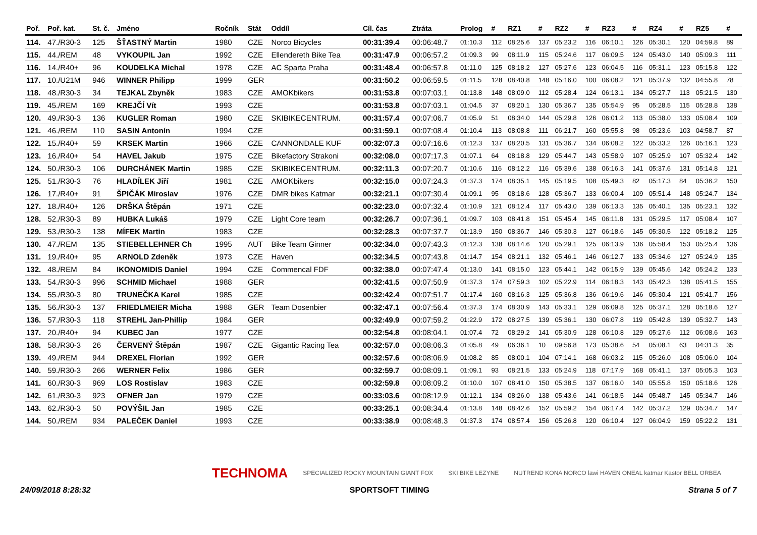| Poř. | Poř. kat. | St. č. | Jméno | Ročník | Stát | Oddíl | Cíl. čas | Ztráta | Prolog | # | RZ1 | # | RZ2 | # | RZ3 | # | RZ4 | # | RZ5 | # |
| --- | --- | --- | --- | --- | --- | --- | --- | --- | --- | --- | --- | --- | --- | --- | --- | --- | --- | --- | --- | --- |
| 114. | 47./R30-3 | 125 | ŠŤASTNÝ Martin | 1980 | CZE | Norco Bicycles | 00:31:39.4 | 00:06:48.7 | 01:10.3 | 112 | 08:25.6 | 137 | 05:23.2 | 116 | 06:10.1 | 126 | 05:30.1 | 120 | 04:59.8 | 89 |
| 115. | 44./REM | 48 | VYKOUPIL Jan | 1992 | CZE | Ellendereth Bike Tea | 00:31:47.9 | 00:06:57.2 | 01:09.3 | 99 | 08:11.9 | 115 | 05:24.6 | 117 | 06:09.5 | 124 | 05:43.0 | 140 | 05:09.3 | 111 |
| 116. | 14./R40+ | 96 | KOUDELKA Michal | 1978 | CZE | AC Sparta Praha | 00:31:48.4 | 00:06:57.8 | 01:11.0 | 125 | 08:18.2 | 127 | 05:27.6 | 123 | 06:04.5 | 116 | 05:31.1 | 123 | 05:15.8 | 122 |
| 117. | 10./U21M | 946 | WINNER Philipp | 1999 | GER | | 00:31:50.2 | 00:06:59.5 | 01:11.5 | 128 | 08:40.8 | 148 | 05:16.0 | 100 | 06:08.2 | 121 | 05:37.9 | 132 | 04:55.8 | 78 |
| 118. | 48./R30-3 | 34 | TEJKAL Zbyněk | 1983 | CZE | AMOKbikers | 00:31:53.8 | 00:07:03.1 | 01:13.8 | 148 | 08:09.0 | 112 | 05:28.4 | 124 | 06:13.1 | 134 | 05:27.7 | 113 | 05:21.5 | 130 |
| 119. | 45./REM | 169 | KREJČÍ Vít | 1993 | CZE | | 00:31:53.8 | 00:07:03.1 | 01:04.5 | 37 | 08:20.1 | 130 | 05:36.7 | 135 | 05:54.9 | 95 | 05:28.5 | 115 | 05:28.8 | 138 |
| 120. | 49./R30-3 | 136 | KUGLER Roman | 1980 | CZE | SKIBIKECENTRUM. | 00:31:57.4 | 00:07:06.7 | 01:05.9 | 51 | 08:34.0 | 144 | 05:29.8 | 126 | 06:01.2 | 113 | 05:38.0 | 133 | 05:08.4 | 109 |
| 121. | 46./REM | 110 | SASIN Antonín | 1994 | CZE | | 00:31:59.1 | 00:07:08.4 | 01:10.4 | 113 | 08:08.8 | 111 | 06:21.7 | 160 | 05:55.8 | 98 | 05:23.6 | 103 | 04:58.7 | 87 |
| 122. | 15./R40+ | 59 | KRSEK Martin | 1966 | CZE | CANNONDALE KUF | 00:32:07.3 | 00:07:16.6 | 01:12.3 | 137 | 08:20.5 | 131 | 05:36.7 | 134 | 06:08.2 | 122 | 05:33.2 | 126 | 05:16.1 | 123 |
| 123. | 16./R40+ | 54 | HAVEL Jakub | 1975 | CZE | Bikefactory Strakoni | 00:32:08.0 | 00:07:17.3 | 01:07.1 | 64 | 08:18.8 | 129 | 05:44.7 | 143 | 05:58.9 | 107 | 05:25.9 | 107 | 05:32.4 | 142 |
| 124. | 50./R30-3 | 106 | DURCHÁNEK Martin | 1985 | CZE | SKIBIKECENTRUM. | 00:32:11.3 | 00:07:20.7 | 01:10.6 | 116 | 08:12.2 | 116 | 05:39.6 | 138 | 06:16.3 | 141 | 05:37.6 | 131 | 05:14.8 | 121 |
| 125. | 51./R30-3 | 76 | HLADÍLEK Jiří | 1981 | CZE | AMOKbikers | 00:32:15.0 | 00:07:24.3 | 01:37.3 | 174 | 08:35.1 | 145 | 05:19.5 | 108 | 05:49.3 | 82 | 05:17.3 | 84 | 05:36.2 | 150 |
| 126. | 17./R40+ | 91 | ŠPIČÁK Miroslav | 1976 | CZE | DMR bikes Katmar | 00:32:21.1 | 00:07:30.4 | 01:09.1 | 95 | 08:18.6 | 128 | 05:36.7 | 133 | 06:00.4 | 109 | 05:51.4 | 148 | 05:24.7 | 134 |
| 127. | 18./R40+ | 126 | DRŠKA Štěpán | 1971 | CZE | | 00:32:23.0 | 00:07:32.4 | 01:10.9 | 121 | 08:12.4 | 117 | 05:43.0 | 139 | 06:13.3 | 135 | 05:40.1 | 135 | 05:23.1 | 132 |
| 128. | 52./R30-3 | 89 | HUBKA Lukáš | 1979 | CZE | Light Core team | 00:32:26.7 | 00:07:36.1 | 01:09.7 | 103 | 08:41.8 | 151 | 05:45.4 | 145 | 06:11.8 | 131 | 05:29.5 | 117 | 05:08.4 | 107 |
| 129. | 53./R30-3 | 138 | MÍFEK Martin | 1983 | CZE | | 00:32:28.3 | 00:07:37.7 | 01:13.9 | 150 | 08:36.7 | 146 | 05:30.3 | 127 | 06:18.6 | 145 | 05:30.5 | 122 | 05:18.2 | 125 |
| 130. | 47./REM | 135 | STIEBELLEHNER Ch | 1995 | AUT | Bike Team Ginner | 00:32:34.0 | 00:07:43.3 | 01:12.3 | 138 | 08:14.6 | 120 | 05:29.1 | 125 | 06:13.9 | 136 | 05:58.4 | 153 | 05:25.4 | 136 |
| 131. | 19./R40+ | 95 | ARNOLD Zdeněk | 1973 | CZE | Haven | 00:32:34.5 | 00:07:43.8 | 01:14.7 | 154 | 08:21.1 | 132 | 05:46.1 | 146 | 06:12.7 | 133 | 05:34.6 | 127 | 05:24.9 | 135 |
| 132. | 48./REM | 84 | IKONOMIDIS Daniel | 1994 | CZE | Commencal FDF | 00:32:38.0 | 00:07:47.4 | 01:13.0 | 141 | 08:15.0 | 123 | 05:44.1 | 142 | 06:15.9 | 139 | 05:45.6 | 142 | 05:24.2 | 133 |
| 133. | 54./R30-3 | 996 | SCHMID Michael | 1988 | GER | | 00:32:41.5 | 00:07:50.9 | 01:37.3 | 174 | 07:59.3 | 102 | 05:22.9 | 114 | 06:18.3 | 143 | 05:42.3 | 138 | 05:41.5 | 155 |
| 134. | 55./R30-3 | 80 | TRUNEČKA Karel | 1985 | CZE | | 00:32:42.4 | 00:07:51.7 | 01:17.4 | 160 | 08:16.3 | 125 | 05:36.8 | 136 | 06:19.6 | 146 | 05:30.4 | 121 | 05:41.7 | 156 |
| 135. | 56./R30-3 | 137 | FRIEDLMEIER Micha | 1988 | GER | Team Dosenbier | 00:32:47.1 | 00:07:56.4 | 01:37.3 | 174 | 08:30.9 | 143 | 05:33.1 | 129 | 06:09.8 | 125 | 05:37.1 | 128 | 05:18.6 | 127 |
| 136. | 57./R30-3 | 118 | STREHL Jan-Phillip | 1984 | GER | | 00:32:49.9 | 00:07:59.2 | 01:22.9 | 172 | 08:27.5 | 139 | 05:36.1 | 130 | 06:07.8 | 119 | 05:42.8 | 139 | 05:32.7 | 143 |
| 137. | 20./R40+ | 94 | KUBEC Jan | 1977 | CZE | | 00:32:54.8 | 00:08:04.1 | 01:07.4 | 72 | 08:29.2 | 141 | 05:30.9 | 128 | 06:10.8 | 129 | 05:27.6 | 112 | 06:08.6 | 163 |
| 138. | 58./R30-3 | 26 | ČERVENÝ Štěpán | 1987 | CZE | Gigantic Racing Tea | 00:32:57.0 | 00:08:06.3 | 01:05.8 | 49 | 06:36.1 | 10 | 09:56.8 | 173 | 05:38.6 | 54 | 05:08.1 | 63 | 04:31.3 | 35 |
| 139. | 49./REM | 944 | DREXEL Florian | 1992 | GER | | 00:32:57.6 | 00:08:06.9 | 01:08.2 | 85 | 08:00.1 | 104 | 07:14.1 | 168 | 06:03.2 | 115 | 05:26.0 | 108 | 05:06.0 | 104 |
| 140. | 59./R30-3 | 266 | WERNER Felix | 1986 | GER | | 00:32:59.7 | 00:08:09.1 | 01:09.1 | 93 | 08:21.5 | 133 | 05:24.9 | 118 | 07:17.9 | 168 | 05:41.1 | 137 | 05:05.3 | 103 |
| 141. | 60./R30-3 | 969 | LOS Rostislav | 1983 | CZE | | 00:32:59.8 | 00:08:09.2 | 01:10.0 | 107 | 08:41.0 | 150 | 05:38.5 | 137 | 06:16.0 | 140 | 05:55.8 | 150 | 05:18.6 | 126 |
| 142. | 61./R30-3 | 923 | OFNER Jan | 1979 | CZE | | 00:33:03.6 | 00:08:12.9 | 01:12.1 | 134 | 08:26.0 | 138 | 05:43.6 | 141 | 06:18.5 | 144 | 05:48.7 | 145 | 05:34.7 | 146 |
| 143. | 62./R30-3 | 50 | POVÝŠIL Jan | 1985 | CZE | | 00:33:25.1 | 00:08:34.4 | 01:13.8 | 148 | 08:42.6 | 152 | 05:59.2 | 154 | 06:17.4 | 142 | 05:37.2 | 129 | 05:34.7 | 147 |
| 144. | 50./REM | 934 | PALEČEK Daniel | 1993 | CZE | | 00:33:38.9 | 00:08:48.3 | 01:37.3 | 174 | 08:57.4 | 156 | 05:26.8 | 120 | 06:10.4 | 127 | 06:04.9 | 159 | 05:22.2 | 131 |
TECHNOMA SPECIALIZED ROCKY MOUNTAIN GIANT FOX SKI BIKE LEZYNE NUTREND KONA NORCO lawi HAVEN ONEAL katmar Kastor BELL ORBEA
24/09/2018 8:28:32 SPORTSOFT TIMING Strana 5 of 7